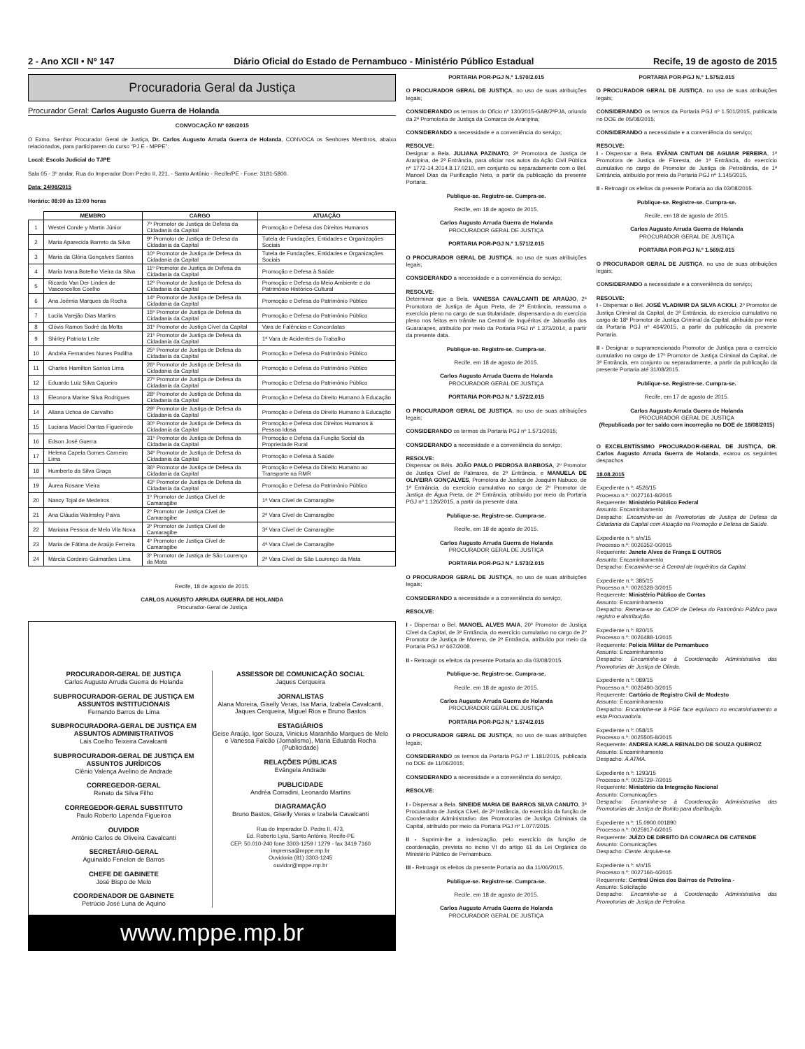2 - Ano XCII • Nº 147 Diário Oficial do Estado de Pernambuco - Ministério Público Estadual Recife, 19 de agosto de 2015
Procuradoria Geral da Justiça
Procurador Geral: Carlos Augusto Guerra de Holanda
CONVOCAÇÃO Nº 020/2015
O Exmo. Senhor Procurador Geral de Justiça, Dr. Carlos Augusto Arruda Guerra de Holanda, CONVOCA os Senhores Membros, abaixo relacionados, para participarem do curso “PJ E - MPPE”:
Local: Escola Judicial do TJPE
Sala 05 - 3º andar, Rua do Imperador Dom Pedro II, 221, - Santo Antônio - Recife/PE - Fone: 3181-5800.
Data: 24/08/2015
Horário: 08:00 às 13:00 horas
| | MEMBRO | CARGO | ATUAÇÃO |
| --- | --- | --- | --- |
| 1 | Westei Conde y Martin Júnior | 7º Promotor de Justiça de Defesa da Cidadania da Capital | Promoção e Defesa dos Direitos Humanos |
| 2 | Maria Aparecida Barreto da Silva | 9º Promotor de Justiça de Defesa da Cidadania da Capital | Tutela de Fundações, Entidades e Organizações Sociais |
| 3 | Maria da Glória Gonçalves Santos | 10º Promotor de Justiça de Defesa da Cidadania da Capital | Tutela de Fundações, Entidades e Organizações Sociais |
| 4 | Maria Ivana Botelho Vieira da Silva | 11º Promotor de Justiça de Defesa da Cidadania da Capital | Promoção e Defesa à Saúde |
| 5 | Ricardo Van Der Linden de Vasconcellos Coelho | 12º Promotor de Justiça de Defesa da Cidadania da Capital | Promoção e Defesa do Meio Ambiente e do Patrimônio Histórico-Cultural |
| 6 | Ana Joêmia Marques da Rocha | 14º Promotor de Justiça de Defesa da Cidadania da Capital | Promoção e Defesa do Patrimônio Público |
| 7 | Lucila Varejão Dias Martins | 15º Promotor de Justiça de Defesa da Cidadania da Capital | Promoção e Defesa do Patrimônio Público |
| 8 | Clóvis Ramos Sodré da Motta | 31º Promotor de Justiça Cível da Capital | Vara de Falências e Concordatas |
| 9 | Shirley Patriota Leite | 21º Promotor de Justiça de Defesa da Cidadania da Capital | 1ª Vara de Acidentes do Trabalho |
| 10 | Andréa Fernandes Nunes Padilha | 25º Promotor de Justiça de Defesa da Cidadania da Capital | Promoção e Defesa do Patrimônio Público |
| 11 | Charles Hamilton Santos Lima | 26º Promotor de Justiça de Defesa da Cidadania da Capital | Promoção e Defesa do Patrimônio Público |
| 12 | Eduardo Luiz Silva Cajueiro | 27º Promotor de Justiça de Defesa da Cidadania da Capital | Promoção e Defesa do Patrimônio Público |
| 13 | Eleonora Marise Silva Rodrigues | 28º Promotor de Justiça de Defesa da Cidadania da Capital | Promoção e Defesa do Direito Humano à Educação |
| 14 | Allana Uchoa de Carvalho | 29º Promotor de Justiça de Defesa da Cidadania da Capital | Promoção e Defesa do Direito Humano à Educação |
| 15 | Luciana Maciel Dantas Figueiredo | 30º Promotor de Justiça de Defesa da Cidadania da Capital | Promoção e Defesa dos Direitos Humanos à Pessoa Idosa |
| 16 | Edson José Guerra | 31º Promotor de Justiça de Defesa da Cidadania da Capital | Promoção e Defesa da Função Social da Propriedade Rural |
| 17 | Helena Capela Gomes Carneiro Lima | 34º Promotor de Justiça de Defesa da Cidadania da Capital | Promoção e Defesa à Saúde |
| 18 | Humberto da Silva Graça | 36º Promotor de Justiça de Defesa da Cidadania da Capital | Promoção e Defesa do Direito Humano ao Transporte na RMR |
| 19 | Áurea Rosane Vieira | 43º Promotor de Justiça de Defesa da Cidadania da Capital | Promoção e Defesa do Patrimônio Público |
| 20 | Nancy Tojal de Medeiros | 1º Promotor de Justiça Cível de Camaragibe | 1ª Vara Cível de Camaragibe |
| 21 | Ana Cláudia Walmsley Paiva | 2º Promotor de Justiça Cível de Camaragibe | 2ª Vara Cível de Camaragibe |
| 22 | Mariana Pessoa de Melo Vila Nova | 3º Promotor de Justiça Cível de Camaragibe | 3ª Vara Cível de Camaragibe |
| 23 | Maria de Fátima de Araújo Ferreira | 4º Promotor de Justiça Cível de Camaragibe | 4ª Vara Cível de Camaragibe |
| 24 | Márcia Cordeiro Guimarães Lima | 3º Promotor de Justiça de São Lourenço da Mata | 2ª Vara Cível de São Lourenço da Mata |
Recife, 18 de agosto de 2015.
CARLOS AUGUSTO ARRUDA GUERRA DE HOLANDA
Procurador-Geral de Justiça
PROCURADOR-GERAL DE JUSTIÇA
Carlos Augusto Arruda Guerra de Holanda
SUBPROCURADOR-GERAL DE JUSTIÇA EM ASSUNTOS INSTITUCIONAIS
Fernando Barros de Lima
SUBPROCURADORA-GERAL DE JUSTIÇA EM ASSUNTOS ADMINISTRATIVOS
Lais Coelho Teixeira Cavalcanti
SUBPROCURADOR-GERAL DE JUSTIÇA EM ASSUNTOS JURÍDICOS
Clênio Valença Avelino de Andrade
CORREGEDOR-GERAL
Renato da Silva Filho
CORREGEDOR-GERAL SUBSTITUTO
Paulo Roberto Lapenda Figueiroa
OUVIDOR
Antônio Carlos de Oliveira Cavalcanti
SECRETÁRIO-GERAL
Aguinaldo Fenelon de Barros
CHEFE DE GABINETE
José Bispo de Melo
COORDENADOR DE GABINETE
Petrúcio José Luna de Aquino
ASSESSOR DE COMUNICAÇÃO SOCIAL
Jaques Cerqueira
JORNALISTAS
Alana Moreira, Giselly Veras, Isa Maria, Izabela Cavalcanti, Jaques Cerqueira, Miguel Rios e Bruno Bastos
ESTAGIÁRIOS
Geise Araújo, Igor Souza, Vinicius Maranhão Marques de Melo e Vanessa Falcão (Jornalismo), Maria Eduarda Rocha (Publicidade)
RELAÇÕES PÚBLICAS
Evângela Andrade
PUBLICIDADE
Andréa Corradini, Leonardo Martins
DIAGRAMAÇÃO
Bruno Bastos, Giselly Veras e Izabela Cavalcanti
Rua do Imperador D. Pedro II, 473,
Ed. Roberto Lyra, Santo Antônio, Recife-PE
CEP. 50.010-240 fone 3303-1259 / 1279 - fax 3419 7160
imprensa@mppe.mp.br
Ouvidoria (81) 3303-1245
ouvidor@mppe.mp.br
www.mppe.mp.br
PORTARIA POR-PGJ N.º 1.570/2.015
O PROCURADOR GERAL DE JUSTIÇA, no uso de suas atribuições legais;
CONSIDERANDO os termos do Ofício nº 130/2015-GAB/2ªPJA, oriundo da 2ª Promotoria de Justiça da Comarca de Araripina;
CONSIDERANDO a necessidade e a conveniência do serviço;
RESOLVE:
Designar a Bela. JULIANA PAZINATO, 2ª Promotora de Justiça de Araripina, de 2ª Entrância, para oficiar nos autos da Ação Civil Pública nº 1772-14.2014.8.17.0210, em conjunto ou separadamente com o Bel. Manoel Dias da Purificação Neto, a partir da publicação da presente Portaria.
Publique-se. Registre-se. Cumpra-se.
Recife, em 18 de agosto de 2015.
Carlos Augusto Arruda Guerra de Holanda
PROCURADOR GERAL DE JUSTIÇA
PORTARIA POR-PGJ N.º 1.571/2.015
O PROCURADOR GERAL DE JUSTIÇA, no uso de suas atribuições legais;
CONSIDERANDO a necessidade e a conveniência do serviço;
RESOLVE:
Determinar que a Bela. VANESSA CAVALCANTI DE ARAÚJO, 2ª Promotora de Justiça de Água Preta, de 2ª Entrância, reassuma o exercício pleno no cargo de sua titularidade, dispensando-a do exercício pleno nos feitos em trâmite na Central de Inquéritos de Jaboatão dos Guararapes, atribuído por meio da Portaria PGJ nº 1.373/2014, a partir da presente data.
Publique-se. Registre-se. Cumpra-se.
Recife, em 18 de agosto de 2015.
Carlos Augusto Arruda Guerra de Holanda
PROCURADOR GERAL DE JUSTIÇA
PORTARIA POR-PGJ N.º 1.572/2.015
O PROCURADOR GERAL DE JUSTIÇA, no uso de suas atribuições legais;
CONSIDERANDO os termos da Portaria PGJ nº 1.571/2015;
CONSIDERANDO a necessidade e a conveniência do serviço;
RESOLVE:
Dispensar os Béis. JOÃO PAULO PEDROSA BARBOSA, 2º Promotor de Justiça Cível de Palmares, de 2ª Entrância, e MANUELA DE OLIVEIRA GONÇALVES, Promotora de Justiça de Joaquim Nabuco, de 1ª Entrância, do exercício cumulativo no cargo de 2º Promotor de Justiça de Água Preta, de 2ª Entrância, atribuído por meio da Portaria PGJ nº 1.126/2015, a partir da presente data.
Publique-se. Registre-se. Cumpra-se.
Recife, em 18 de agosto de 2015.
Carlos Augusto Arruda Guerra de Holanda
PROCURADOR GERAL DE JUSTIÇA
PORTARIA POR-PGJ N.º 1.573/2.015
O PROCURADOR GERAL DE JUSTIÇA, no uso de suas atribuições legais;
CONSIDERANDO a necessidade e a conveniência do serviço;
RESOLVE:
I - Dispensar o Bel. MANOEL ALVES MAIA, 20º Promotor de Justiça Cível da Capital, de 3ª Entrância, do exercício cumulativo no cargo de 2º Promotor de Justiça de Moreno, de 2ª Entrância, atribuído por meio da Portaria PGJ nº 667/2008.
II - Retroagir os efeitos da presente Portaria ao dia 03/08/2015.
Publique-se. Registre-se. Cumpra-se.
Recife, em 18 de agosto de 2015.
Carlos Augusto Arruda Guerra de Holanda
PROCURADOR GERAL DE JUSTIÇA
PORTARIA POR-PGJ N.º 1.574/2.015
O PROCURADOR GERAL DE JUSTIÇA, no uso de suas atribuições legais;
CONSIDERANDO os termos da Portaria PGJ nº 1.181/2015, publicada no DOE de 11/06/2015;
CONSIDERANDO a necessidade e a conveniência do serviço;
RESOLVE:
I - Dispensar a Bela. SINEIDE MARIA DE BARROS SILVA CANUTO, 3ª Procuradora de Justiça Cível, de 2ª Instância, do exercício da função de Coordenador Administrativo das Promotorias de Justiça Criminais da Capital, atribuído por meio da Portaria PGJ nº 1.077/2015.
II - Suprimir-lhe a indenização, pelo exercício da função de coordenação, prevista no inciso VI do artigo 61 da Lei Orgânica do Ministério Público de Pernambuco.
III - Retroagir os efeitos da presente Portaria ao dia 11/06/2015.
Publique-se. Registre-se. Cumpra-se.
Recife, em 18 de agosto de 2015.
Carlos Augusto Arruda Guerra de Holanda
PROCURADOR GERAL DE JUSTIÇA
PORTARIA POR-PGJ N.º 1.575/2.015
O PROCURADOR GERAL DE JUSTIÇA, no uso de suas atribuições legais;
CONSIDERANDO os termos da Portaria PGJ nº 1.501/2015, publicada no DOE de 05/08/2015;
CONSIDERANDO a necessidade e a conveniência do serviço;
RESOLVE:
I - Dispensar a Bela. EVÂNIA CINTIAN DE AGUIAR PEREIRA, 1ª Promotora de Justiça de Floresta, de 1ª Entrância, do exercício cumulativo no cargo de Promotor de Justiça de Petrolândia, de 1ª Entrância, atribuído por meio da Portaria PGJ nº 1.145/2015.
II - Retroagir os efeitos da presente Portaria ao dia 03/08/2015.
Publique-se. Registre-se. Cumpra-se.
Recife, em 18 de agosto de 2015.
Carlos Augusto Arruda Guerra de Holanda
PROCURADOR GERAL DE JUSTIÇA
PORTARIA POR-PGJ N.º 1.569/2.015
O PROCURADOR GERAL DE JUSTIÇA, no uso de suas atribuições legais;
CONSIDERANDO a necessidade e a conveniência do serviço;
RESOLVE:
I - Dispensar o Bel. JOSÉ VLADIMIR DA SILVA ACIOLI, 2º Promotor de Justiça Criminal da Capital, de 3ª Entrância, do exercício cumulativo no cargo de 18º Promotor de Justiça Criminal da Capital, atribuído por meio da Portaria PGJ nº 464/2015, a partir da publicação da presente Portaria.
II - Designar o supramencionado Promotor de Justiça para o exercício cumulativo no cargo de 17º Promotor de Justiça Criminal da Capital, de 3ª Entrância, em conjunto ou separadamente, a partir da publicação da presente Portaria até 31/08/2015.
Publique-se. Registre-se. Cumpra-se.
Recife, em 17 de agosto de 2015.
Carlos Augusto Arruda Guerra de Holanda
PROCURADOR GERAL DE JUSTIÇA
(Republicada por ter saído com incorreção no DOE de 18/08/2015)
O EXCELENTÍSSIMO PROCURADOR-GERAL DE JUSTIÇA, DR. Carlos Augusto Arruda Guerra de Holanda, exarou os seguintes despachos
18.08.2015
Expediente n.º: 4526/15
Processo n.º: 0027161-8/2015
Requerente: Ministério Público Federal
Assunto: Encaminhamento
Despacho: Encaminhe-se às Promotorias de Justiça de Defesa da Cidadania da Capital com Atuação na Promoção e Defesa da Saúde.
Expediente n.º: s/n/15
Processo n.º: 0026352-0/2015
Requerente: Janete Alves de França E OUTROS
Assunto: Encaminhamento
Despacho: Encaminhe-se à Central de Inquéritos da Capital.
Expediente n.º: 385/15
Processo n.º: 0026328-3/2015
Requerente: Ministério Público de Contas
Assunto: Encaminhamento
Despacho: Remeta-se ao CAOP de Defesa do Patrimônio Público para registro e distribuição.
Expediente n.º: 820/15
Processo n.º: 0026488-1/2015
Requerente: Policia Militar de Pernambuco
Assunto: Encaminhamento
Despacho: Encaminhe-se à Coordenação Administrativa das Promotorias de Justiça de Olinda.
Expediente n.º: 089/15
Processo n.º: 0026490-3/2015
Requerente: Cartório de Registro Civil de Modesto
Assunto: Encaminhamento
Despacho: Encaminhe-se à PGE face equívoco no encaminhamento a esta Procuradoria.
Expediente n.º: 058/15
Processo n.º: 0025505-8/2015
Requerente: ANDREA KARLA REINALDO DE SOUZA QUEIROZ
Assunto: Encaminhamento
Despacho: À ATMA.
Expediente n.º: 1293/15
Processo n.º: 0025729-7/2015
Requerente: Ministério da Integração Nacional
Assunto: Comunicações
Despacho: Encaminhe-se à Coordenação Administrativa das Promotorias de Justiça de Bonito para distribuição.
Expediente n.º: 15.0900.001890
Processo n.º: 0025917-6/2015
Requerente: JUÍZO DE DIREITO DA COMARCA DE CATENDE
Assunto: Comunicações
Despacho: Ciente. Arquive-se.
Expediente n.º: s/n/15
Processo n.º: 0027166-4/2015
Requerente: Central Única dos Bairros de Petrolina -
Assunto: Solicitação
Despacho: Encaminhe-se à Coordenação Administrativa das Promotorias de Justiça de Petrolina.